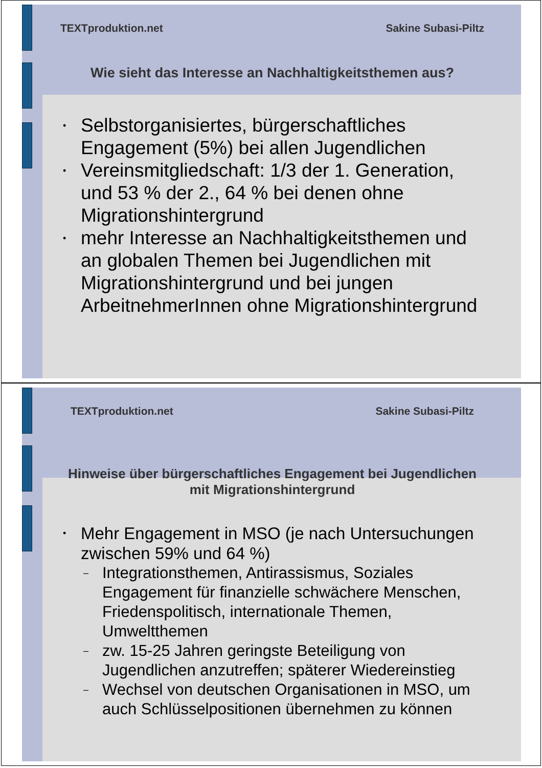TEXTproduktion.net Sakine Subasi-Piltz
Wie sieht das Interesse an Nachhaltigkeitsthemen aus?
• Selbstorganisiertes, bürgerschaftliches Engagement (5%) bei allen Jugendlichen
• Vereinsmitgliedschaft: 1/3 der 1. Generation, und 53 % der 2., 64 % bei denen ohne Migrationshintergrund
• mehr Interesse an Nachhaltigkeitsthemen und an globalen Themen bei Jugendlichen mit Migrationshintergrund und bei jungen ArbeitnehmerInnen ohne Migrationshintergrund
TEXTproduktion.net Sakine Subasi-Piltz
Hinweise über bürgerschaftliches Engagement bei Jugendlichen mit Migrationshintergrund
• Mehr Engagement in MSO (je nach Untersuchungen zwischen 59% und 64 %)
– Integrationsthemen, Antirassismus, Soziales Engagement für finanzielle schwächere Menschen, Friedenspolitisch, internationale Themen, Umweltthemen
– zw. 15-25 Jahren geringste Beteiligung von Jugendlichen anzutreffen; späterer Wiedereinstieg
– Wechsel von deutschen Organisationen in MSO, um auch Schlüsselpositionen übernehmen zu können